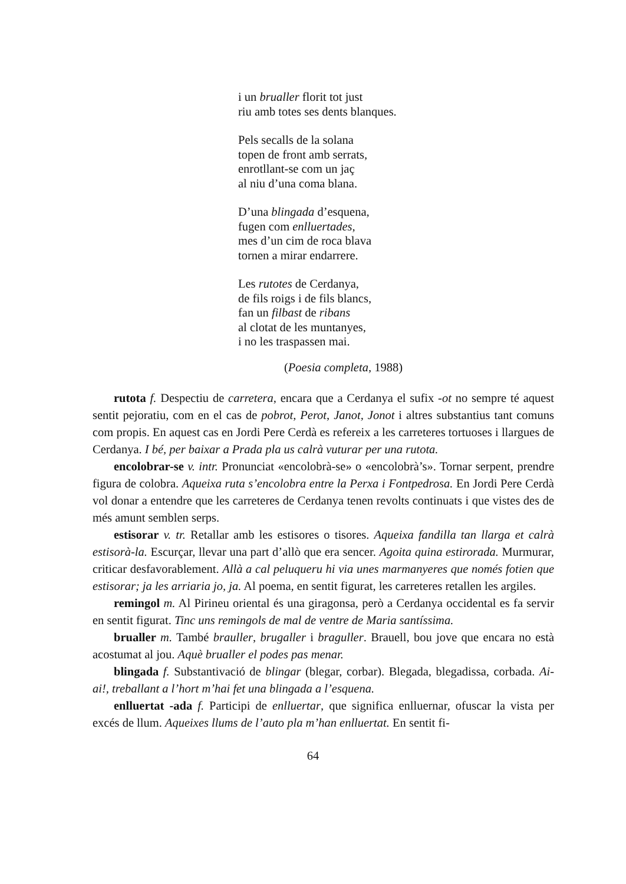i un brualler florit tot just
riu amb totes ses dents blanques.
Pels secalls de la solana
topen de front amb serrats,
enrotllant-se com un jaç
al niu d’una coma blana.
D’una blingada d’esquena,
fugen com enlluertades,
mes d’un cim de roca blava
tornen a mirar endarrere.
Les rutotes de Cerdanya,
de fils roigs i de fils blancs,
fan un filbast de ribans
al clotat de les muntanyes,
i no les traspassen mai.
(Poesia completa, 1988)
rutota f. Despectiu de carretera, encara que a Cerdanya el sufix -ot no sempre té aquest sentit pejoratiu, com en el cas de pobrot, Perot, Janot, Jonot i altres substantius tant comuns com propis. En aquest cas en Jordi Pere Cerdà es refereix a les carreteres tortuoses i llargues de Cerdanya. I bé, per baixar a Prada pla us calrà vuturar per una rutota.
encolobrar-se v. intr. Pronunciat «encolobrà-se» o «encolobrà’s». Tornar serpent, prendre figura de colobra. Aqueixa ruta s’encolobra entre la Perxa i Fontpedrosa. En Jordi Pere Cerdà vol donar a entendre que les carreteres de Cerdanya tenen revolts continuats i que vistes des de més amunt semblen serps.
estisorar v. tr. Retallar amb les estisores o tisores. Aqueixa fandilla tan llarga et calrà estisorà-la. Escurçar, llevar una part d’allò que era sencer. Agoita quina estirorada. Murmurar, criticar desfavorablement. Allà a cal peluqueru hi via unes marmanyeres que només fotien que estisorar; ja les arriaria jo, ja. Al poema, en sentit figurat, les carreteres retallen les argiles.
remingol m. Al Pirineu oriental és una giragonsa, però a Cerdanya occidental es fa servir en sentit figurat. Tinc uns remingols de mal de ventre de Maria santíssima.
brualler m. També brauller, brugaller i braguller. Brauell, bou jove que encara no està acostumat al jou. Aquè brualler el podes pas menar.
blingada f. Substantivació de blingar (blegar, corbar). Blegada, blegadissa, corbada. Ai-ai!, treballant a l’hort m’hai fet una blingada a l’esquena.
enlluertat -ada f. Participi de enlluertar, que significa enlluernar, ofuscar la vista per excés de llum. Aqueixes llums de l’auto pla m’han enlluertat. En sentit fi-
64